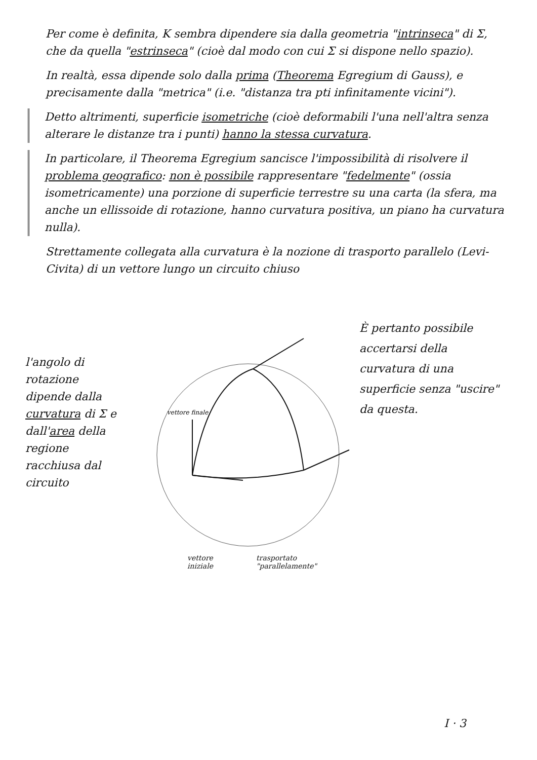Per come è definita, K sembra dipendere sia dalla geometria "intrinseca" di Σ, che da quella "estrinseca" (cioè dal modo con cui Σ si dispone nello spazio).
In realtà, essa dipende solo dalla prima (Theorema Egregium di Gauss), e precisamente dalla "metrica" (i.e. "distanza tra pti infinitamente vicini").
Detto altrimenti, superficie isometriche (cioè deformabili l'una nell'altra senza alterare le distanze tra i punti) hanno la stessa curvatura.
In particolare, il Theorema Egregium sancisce l'impossibilità di risolvere il problema geografico: non è possibile rappresentare "fedelmente" (ossia isometricamente) una porzione di superficie terrestre su una carta (la sfera, ma anche un ellissoide di rotazione, hanno curvatura positiva, un piano ha curvatura nulla).
Strettamente collegata alla curvatura è la nozione di trasporto parallelo (Levi-Civita) di un vettore lungo un circuito chiuso
l'angolo di rotazione dipende dalla curvatura di Σ e dall'area della regione racchiusa dal circuito
vettore finale
vettore iniziale trasportato "parallelamente"
È pertanto possibile accertarsi della curvatura di una superficie senza "uscire" da questa.
I · 3